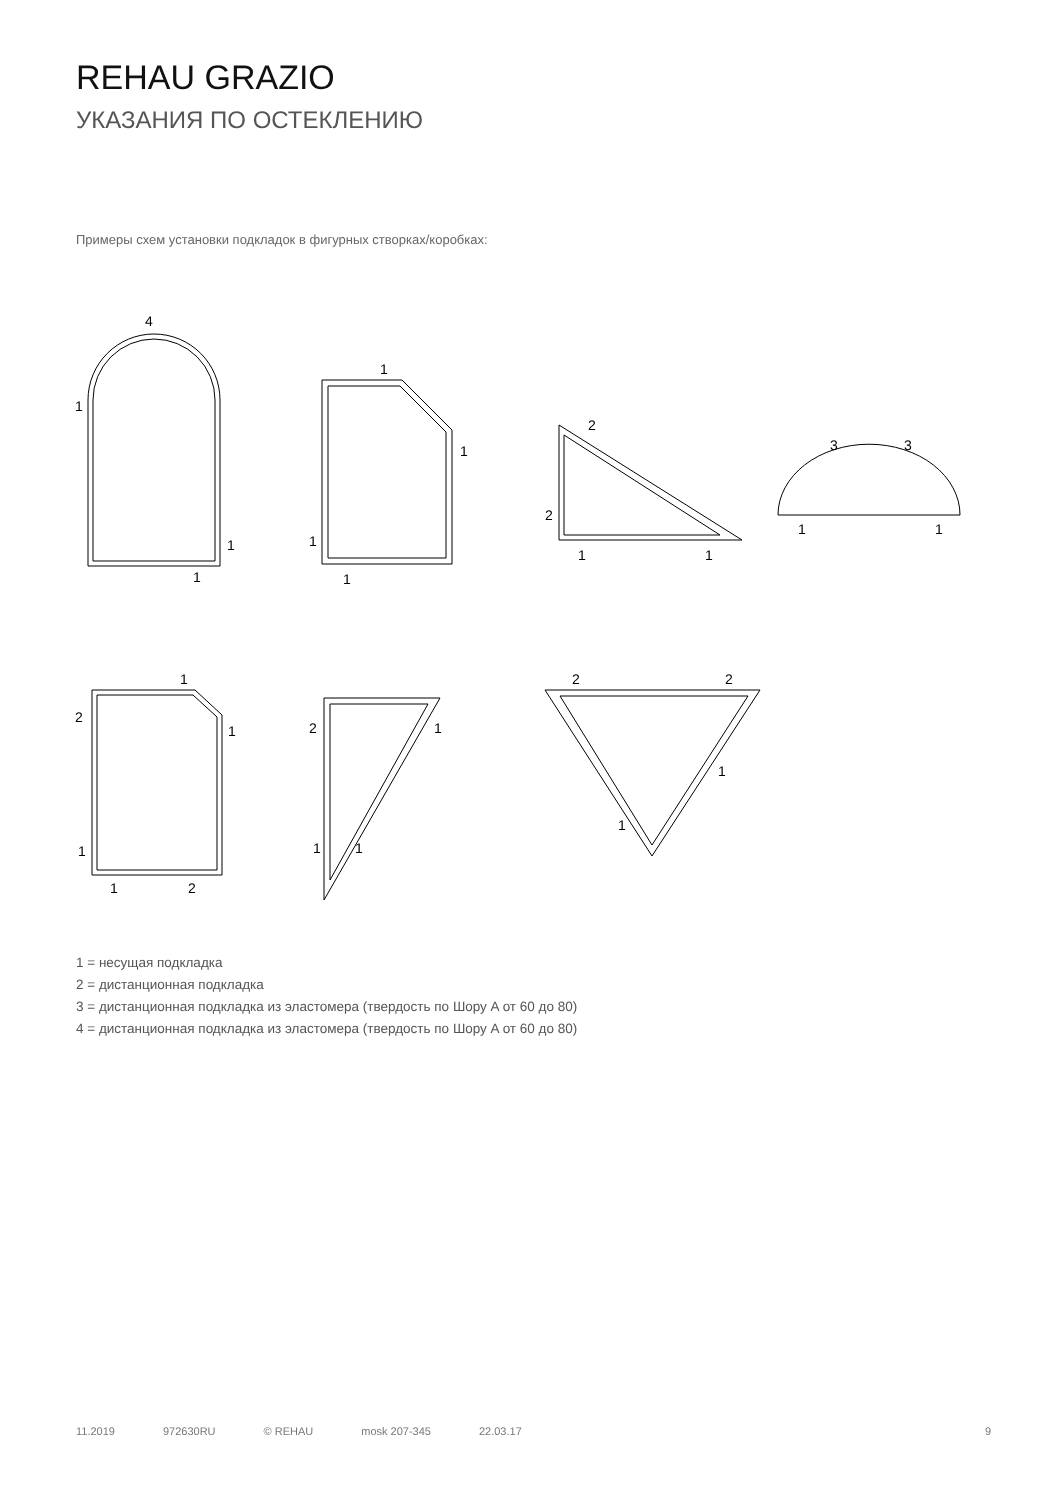REHAU GRAZIO
УКАЗАНИЯ ПО ОСТЕКЛЕНИЮ
Примеры схем установки подкладок в фигурных створках/коробках:
4
1
1
1
1
1
1
1
2
2
1
1
3
3
1
1
1
2
1
1
1
2
2
1
1
1
2
2
1
1
1 = несущая подкладка
2 = дистанционная подкладка
3 = дистанционная подкладка из эластомера (твердость по Шору A от 60 до 80)
4 = дистанционная подкладка из эластомера (твердость по Шору A от 60 до 80)
11.2019 972630RU © REHAU mosk 207-345 22.03.17 9